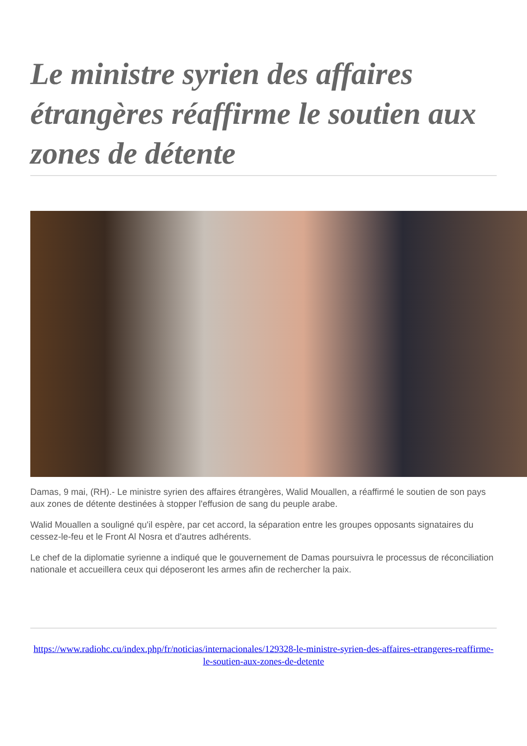Le ministre syrien des affaires étrangères réaffirme le soutien aux zones de détente
Damas, 9 mai, (RH).- Le ministre syrien des affaires étrangères, Walid Mouallen, a réaffirmé le soutien de son pays aux zones de détente destinées à stopper l'effusion de sang du peuple arabe.
Walid Mouallen a souligné qu'il espère, par cet accord, la séparation entre les groupes opposants signataires du cessez-le-feu et le Front Al Nosra et d'autres adhérents.
Le chef de la diplomatie syrienne a indiqué que le gouvernement de Damas poursuivra le processus de réconciliation nationale et accueillera ceux qui déposeront les armes afin de rechercher la paix.
https://www.radiohc.cu/index.php/fr/noticias/internacionales/129328-le-ministre-syrien-des-affaires-etrangeres-reaffirme-le-soutien-aux-zones-de-detente